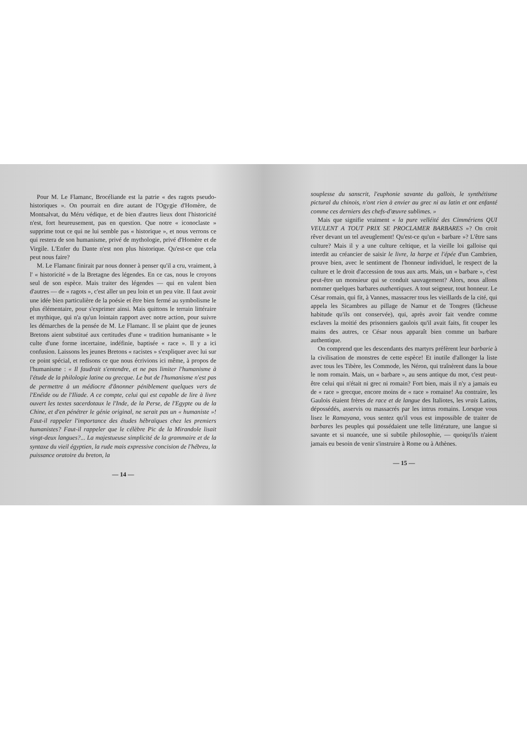Pour M. Le Flamanc, Brocéliande est la patrie « des ragots pseudo-historiques ». On pourrait en dire autant de l'Ogygie d'Homère, de Montsalvat, du Méru védique, et de bien d'autres lieux dont l'historicité n'est, fort heureusement, pas en question. Que notre « iconoclaste » supprime tout ce qui ne lui semble pas « historique », et nous verrons ce qui restera de son humanisme, privé de mythologie, privé d'Homère et de Virgile. L'Enfer du Dante n'est non plus historique. Qu'est-ce que cela peut nous faire?
M. Le Flamanc finirait par nous donner à penser qu'il a cru, vraiment, à l' « historicité » de la Bretagne des légendes. En ce cas, nous le croyons seul de son espèce. Mais traiter des légendes — qui en valent bien d'autres — de « ragots », c'est aller un peu loin et un peu vite. Il faut avoir une idée bien particulière de la poésie et être bien fermé au symbolisme le plus élémentaire, pour s'exprimer ainsi. Mais quittons le terrain littéraire et mythique, qui n'a qu'un lointain rapport avec notre action, pour suivre les démarches de la pensée de M. Le Flamanc. Il se plaint que de jeunes Bretons aient substitué aux certitudes d'une « tradition humanisante » le culte d'une forme incertaine, indéfinie, baptisée « race ». Il y a ici confusion. Laissons les jeunes Bretons « racistes » s'expliquer avec lui sur ce point spécial, et redisons ce que nous écrivions ici même, à propos de l'humanisme : « Il faudrait s'entendre, et ne pas limiter l'humanisme à l'étude de la philologie latine ou grecque. Le but de l'humanisme n'est pas de permettre à un médiocre d'ânonner péniblement quelques vers de l'Enéide ou de l'Iliade. A ce compte, celui qui est capable de lire à livre ouvert les textes sacerdotaux le l'Inde, de la Perse, de l'Egypte ou de la Chine, et d'en pénétrer le génie original, ne serait pas un « humaniste »! Faut-il rappeler l'importance des études hébraïques chez les premiers humanistes? Faut-il rappeler que le célèbre Pic de la Mirandole lisait vingt-deux langues?... La majestueuse simplicité de la grammaire et de la syntaxe du vieil égyptien, la rude mais expressive concision de l'hébreu, la puissance oratoire du breton, la
— 14 —
souplesse du sanscrit, l'euphonie savante du gallois, le synthétisme pictural du chinois, n'ont rien à envier au grec ni au latin et ont enfanté comme ces derniers des chefs-d'œuvre sublimes. »
Mais que signifie vraiment « la pure velléité des Cimmériens QUI VEULENT A TOUT PRIX SE PROCLAMER BARBARES »? On croit rêver devant un tel aveuglement! Qu'est-ce qu'un « barbare »? L'être sans culture? Mais il y a une culture celtique, et la vieille loi galloise qui interdit au créancier de saisir le livre, la harpe et l'épée d'un Cambrien, prouve bien, avec le sentiment de l'honneur individuel, le respect de la culture et le droit d'accession de tous aux arts. Mais, un « barbare », c'est peut-être un monsieur qui se conduit sauvagement? Alors, nous allons nommer quelques barbares authentiques. A tout seigneur, tout honneur. Le César romain, qui fit, à Vannes, massacrer tous les vieillards de la cité, qui appela les Sicambres au pillage de Namur et de Tongres (fâcheuse habitude qu'ils ont conservée), qui, après avoir fait vendre comme esclaves la moitié des prisonniers gaulois qu'il avait faits, fit couper les mains des autres, ce César nous apparaît bien comme un barbare authentique.
On comprend que les descendants des martyrs préfèrent leur barbarie à la civilisation de monstres de cette espèce! Et inutile d'allonger la liste avec tous les Tibère, les Commode, les Néron, qui traînèrent dans la boue le nom romain. Mais, un « barbare », au sens antique du mot, c'est peut-être celui qui n'était ni grec ni romain? Fort bien, mais il n'y a jamais eu de « race » grecque, encore moins de « race » romaine! Au contraire, les Gaulois étaient frères de race et de langue des Italiotes, les vrais Latins, dépossédés, asservis ou massacrés par les intrus romains. Lorsque vous lisez le Ramayana, vous sentez qu'il vous est impossible de traiter de barbares les peuples qui possédaient une telle littérature, une langue si savante et si nuancée, une si subtile philosophie, — quoiqu'ils n'aient jamais eu besoin de venir s'instruire à Rome ou à Athènes.
— 15 —